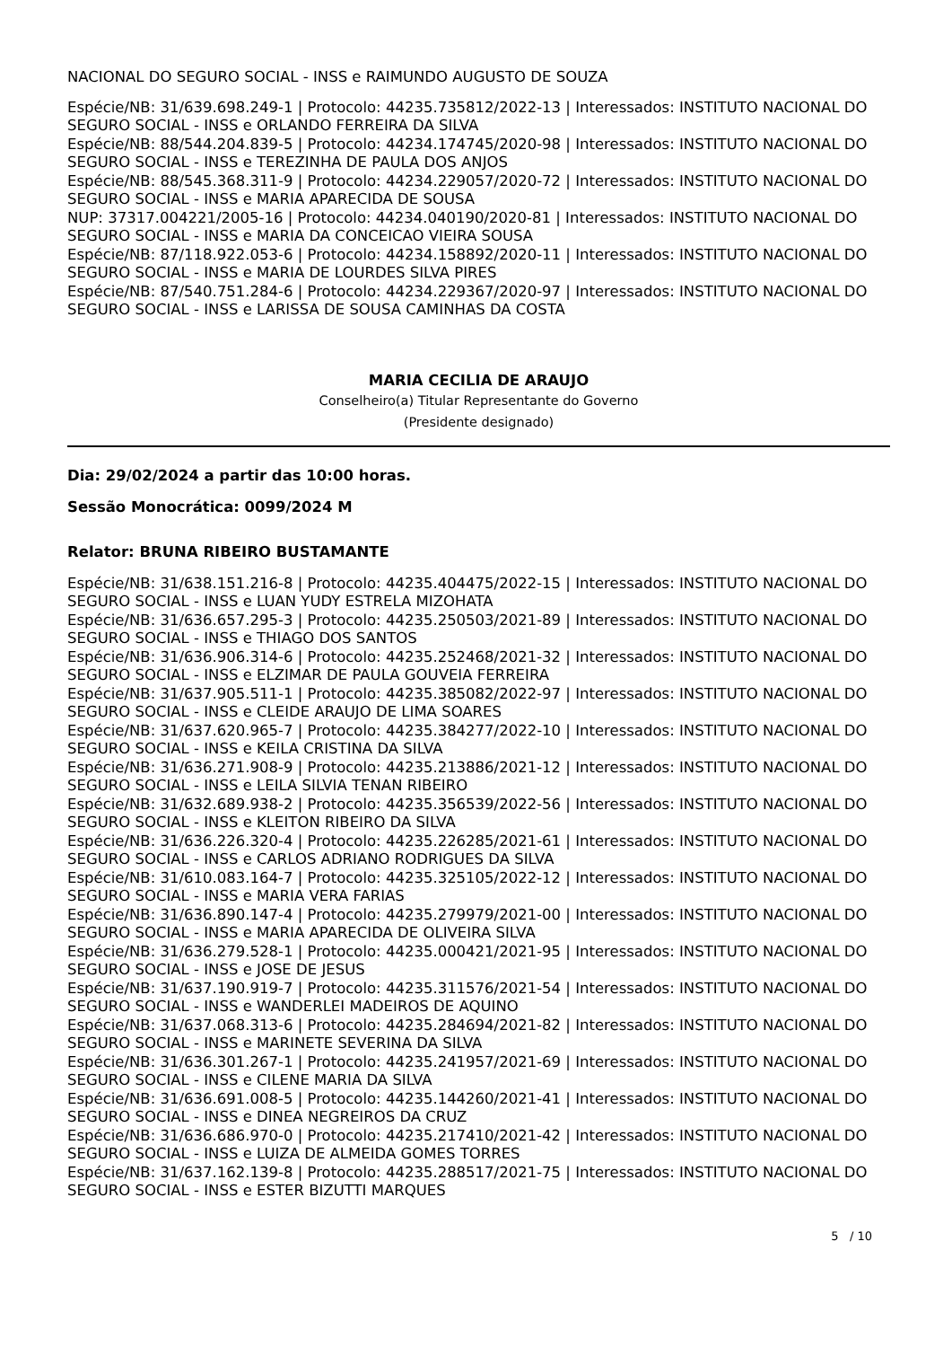NACIONAL DO SEGURO SOCIAL - INSS e RAIMUNDO AUGUSTO DE SOUZA
Espécie/NB: 31/639.698.249-1 | Protocolo: 44235.735812/2022-13 | Interessados: INSTITUTO NACIONAL DO SEGURO SOCIAL - INSS e ORLANDO FERREIRA DA SILVA
Espécie/NB: 88/544.204.839-5 | Protocolo: 44234.174745/2020-98 | Interessados: INSTITUTO NACIONAL DO SEGURO SOCIAL - INSS e TEREZINHA DE PAULA DOS ANJOS
Espécie/NB: 88/545.368.311-9 | Protocolo: 44234.229057/2020-72 | Interessados: INSTITUTO NACIONAL DO SEGURO SOCIAL - INSS e MARIA APARECIDA DE SOUSA
NUP: 37317.004221/2005-16 | Protocolo: 44234.040190/2020-81 | Interessados: INSTITUTO NACIONAL DO SEGURO SOCIAL - INSS e MARIA DA CONCEICAO VIEIRA SOUSA
Espécie/NB: 87/118.922.053-6 | Protocolo: 44234.158892/2020-11 | Interessados: INSTITUTO NACIONAL DO SEGURO SOCIAL - INSS e MARIA DE LOURDES SILVA PIRES
Espécie/NB: 87/540.751.284-6 | Protocolo: 44234.229367/2020-97 | Interessados: INSTITUTO NACIONAL DO SEGURO SOCIAL - INSS e LARISSA DE SOUSA CAMINHAS DA COSTA
MARIA CECILIA DE ARAUJO
Conselheiro(a) Titular Representante do Governo
(Presidente designado)
Dia: 29/02/2024 a partir das 10:00 horas.
Sessão Monocrática: 0099/2024 M
Relator: BRUNA RIBEIRO BUSTAMANTE
Espécie/NB: 31/638.151.216-8 | Protocolo: 44235.404475/2022-15 | Interessados: INSTITUTO NACIONAL DO SEGURO SOCIAL - INSS e LUAN YUDY ESTRELA MIZOHATA
Espécie/NB: 31/636.657.295-3 | Protocolo: 44235.250503/2021-89 | Interessados: INSTITUTO NACIONAL DO SEGURO SOCIAL - INSS e THIAGO DOS SANTOS
Espécie/NB: 31/636.906.314-6 | Protocolo: 44235.252468/2021-32 | Interessados: INSTITUTO NACIONAL DO SEGURO SOCIAL - INSS e ELZIMAR DE PAULA GOUVEIA FERREIRA
Espécie/NB: 31/637.905.511-1 | Protocolo: 44235.385082/2022-97 | Interessados: INSTITUTO NACIONAL DO SEGURO SOCIAL - INSS e CLEIDE ARAUJO DE LIMA SOARES
Espécie/NB: 31/637.620.965-7 | Protocolo: 44235.384277/2022-10 | Interessados: INSTITUTO NACIONAL DO SEGURO SOCIAL - INSS e KEILA CRISTINA DA SILVA
Espécie/NB: 31/636.271.908-9 | Protocolo: 44235.213886/2021-12 | Interessados: INSTITUTO NACIONAL DO SEGURO SOCIAL - INSS e LEILA SILVIA TENAN RIBEIRO
Espécie/NB: 31/632.689.938-2 | Protocolo: 44235.356539/2022-56 | Interessados: INSTITUTO NACIONAL DO SEGURO SOCIAL - INSS e KLEITON RIBEIRO DA SILVA
Espécie/NB: 31/636.226.320-4 | Protocolo: 44235.226285/2021-61 | Interessados: INSTITUTO NACIONAL DO SEGURO SOCIAL - INSS e CARLOS ADRIANO RODRIGUES DA SILVA
Espécie/NB: 31/610.083.164-7 | Protocolo: 44235.325105/2022-12 | Interessados: INSTITUTO NACIONAL DO SEGURO SOCIAL - INSS e MARIA VERA FARIAS
Espécie/NB: 31/636.890.147-4 | Protocolo: 44235.279979/2021-00 | Interessados: INSTITUTO NACIONAL DO SEGURO SOCIAL - INSS e MARIA APARECIDA DE OLIVEIRA SILVA
Espécie/NB: 31/636.279.528-1 | Protocolo: 44235.000421/2021-95 | Interessados: INSTITUTO NACIONAL DO SEGURO SOCIAL - INSS e JOSE DE JESUS
Espécie/NB: 31/637.190.919-7 | Protocolo: 44235.311576/2021-54 | Interessados: INSTITUTO NACIONAL DO SEGURO SOCIAL - INSS e WANDERLEI MADEIROS DE AQUINO
Espécie/NB: 31/637.068.313-6 | Protocolo: 44235.284694/2021-82 | Interessados: INSTITUTO NACIONAL DO SEGURO SOCIAL - INSS e MARINETE SEVERINA DA SILVA
Espécie/NB: 31/636.301.267-1 | Protocolo: 44235.241957/2021-69 | Interessados: INSTITUTO NACIONAL DO SEGURO SOCIAL - INSS e CILENE MARIA DA SILVA
Espécie/NB: 31/636.691.008-5 | Protocolo: 44235.144260/2021-41 | Interessados: INSTITUTO NACIONAL DO SEGURO SOCIAL - INSS e DINEA NEGREIROS DA CRUZ
Espécie/NB: 31/636.686.970-0 | Protocolo: 44235.217410/2021-42 | Interessados: INSTITUTO NACIONAL DO SEGURO SOCIAL - INSS e LUIZA DE ALMEIDA GOMES TORRES
Espécie/NB: 31/637.162.139-8 | Protocolo: 44235.288517/2021-75 | Interessados: INSTITUTO NACIONAL DO SEGURO SOCIAL - INSS e ESTER BIZUTTI MARQUES
5 / 10